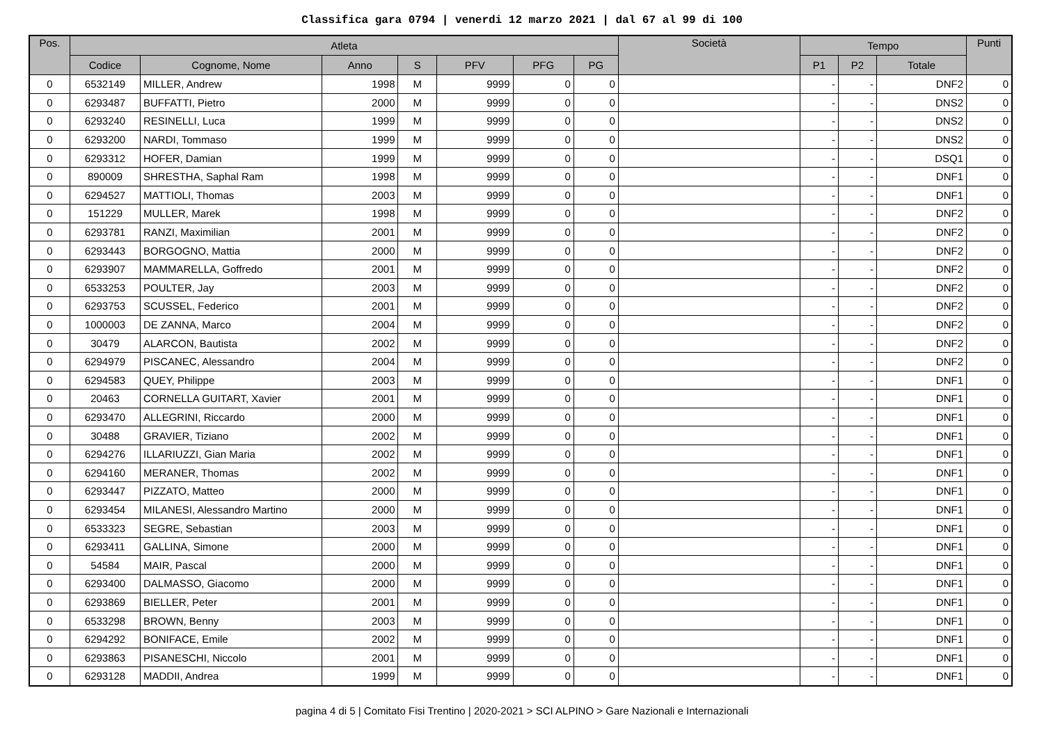Classifica gara 0794 | venerdi 12 marzo 2021 | dal 67 al 99 di 100
| Pos. | Atleta | | | | | | | Società | Tempo | | | Punti |
| --- | --- | --- | --- | --- | --- | --- | --- | --- | --- | --- | --- | --- |
| | Codice | Cognome, Nome | Anno | S | PFV | PFG | PG | | P1 | P2 | Totale | |
| 0 | 6532149 | MILLER, Andrew | 1998 | M | 9999 | 0 | 0 | | - | - | DNF2 | 0 |
| 0 | 6293487 | BUFFATTI, Pietro | 2000 | M | 9999 | 0 | 0 | | - | - | DNS2 | 0 |
| 0 | 6293240 | RESINELLI, Luca | 1999 | M | 9999 | 0 | 0 | | - | - | DNS2 | 0 |
| 0 | 6293200 | NARDI, Tommaso | 1999 | M | 9999 | 0 | 0 | | - | - | DNS2 | 0 |
| 0 | 6293312 | HOFER, Damian | 1999 | M | 9999 | 0 | 0 | | - | - | DSQ1 | 0 |
| 0 | 890009 | SHRESTHA, Saphal Ram | 1998 | M | 9999 | 0 | 0 | | - | - | DNF1 | 0 |
| 0 | 6294527 | MATTIOLI, Thomas | 2003 | M | 9999 | 0 | 0 | | - | - | DNF1 | 0 |
| 0 | 151229 | MULLER, Marek | 1998 | M | 9999 | 0 | 0 | | - | - | DNF2 | 0 |
| 0 | 6293781 | RANZI, Maximilian | 2001 | M | 9999 | 0 | 0 | | - | - | DNF2 | 0 |
| 0 | 6293443 | BORGOGNO, Mattia | 2000 | M | 9999 | 0 | 0 | | - | - | DNF2 | 0 |
| 0 | 6293907 | MAMMARELLA, Goffredo | 2001 | M | 9999 | 0 | 0 | | - | - | DNF2 | 0 |
| 0 | 6533253 | POULTER, Jay | 2003 | M | 9999 | 0 | 0 | | - | - | DNF2 | 0 |
| 0 | 6293753 | SCUSSEL, Federico | 2001 | M | 9999 | 0 | 0 | | - | - | DNF2 | 0 |
| 0 | 1000003 | DE ZANNA, Marco | 2004 | M | 9999 | 0 | 0 | | - | - | DNF2 | 0 |
| 0 | 30479 | ALARCON, Bautista | 2002 | M | 9999 | 0 | 0 | | - | - | DNF2 | 0 |
| 0 | 6294979 | PISCANEC, Alessandro | 2004 | M | 9999 | 0 | 0 | | - | - | DNF2 | 0 |
| 0 | 6294583 | QUEY, Philippe | 2003 | M | 9999 | 0 | 0 | | - | - | DNF1 | 0 |
| 0 | 20463 | CORNELLA GUITART, Xavier | 2001 | M | 9999 | 0 | 0 | | - | - | DNF1 | 0 |
| 0 | 6293470 | ALLEGRINI, Riccardo | 2000 | M | 9999 | 0 | 0 | | - | - | DNF1 | 0 |
| 0 | 30488 | GRAVIER, Tiziano | 2002 | M | 9999 | 0 | 0 | | - | - | DNF1 | 0 |
| 0 | 6294276 | ILLARIUZZI, Gian Maria | 2002 | M | 9999 | 0 | 0 | | - | - | DNF1 | 0 |
| 0 | 6294160 | MERANER, Thomas | 2002 | M | 9999 | 0 | 0 | | - | - | DNF1 | 0 |
| 0 | 6293447 | PIZZATO, Matteo | 2000 | M | 9999 | 0 | 0 | | - | - | DNF1 | 0 |
| 0 | 6293454 | MILANESI, Alessandro Martino | 2000 | M | 9999 | 0 | 0 | | - | - | DNF1 | 0 |
| 0 | 6533323 | SEGRE, Sebastian | 2003 | M | 9999 | 0 | 0 | | - | - | DNF1 | 0 |
| 0 | 6293411 | GALLINA, Simone | 2000 | M | 9999 | 0 | 0 | | - | - | DNF1 | 0 |
| 0 | 54584 | MAIR, Pascal | 2000 | M | 9999 | 0 | 0 | | - | - | DNF1 | 0 |
| 0 | 6293400 | DALMASSO, Giacomo | 2000 | M | 9999 | 0 | 0 | | - | - | DNF1 | 0 |
| 0 | 6293869 | BIELLER, Peter | 2001 | M | 9999 | 0 | 0 | | - | - | DNF1 | 0 |
| 0 | 6533298 | BROWN, Benny | 2003 | M | 9999 | 0 | 0 | | - | - | DNF1 | 0 |
| 0 | 6294292 | BONIFACE, Emile | 2002 | M | 9999 | 0 | 0 | | - | - | DNF1 | 0 |
| 0 | 6293863 | PISANESCHI, Niccolo | 2001 | M | 9999 | 0 | 0 | | - | - | DNF1 | 0 |
| 0 | 6293128 | MADDII, Andrea | 1999 | M | 9999 | 0 | 0 | | - | - | DNF1 | 0 |
pagina 4 di 5 | Comitato Fisi Trentino | 2020-2021 > SCI ALPINO > Gare Nazionali e Internazionali